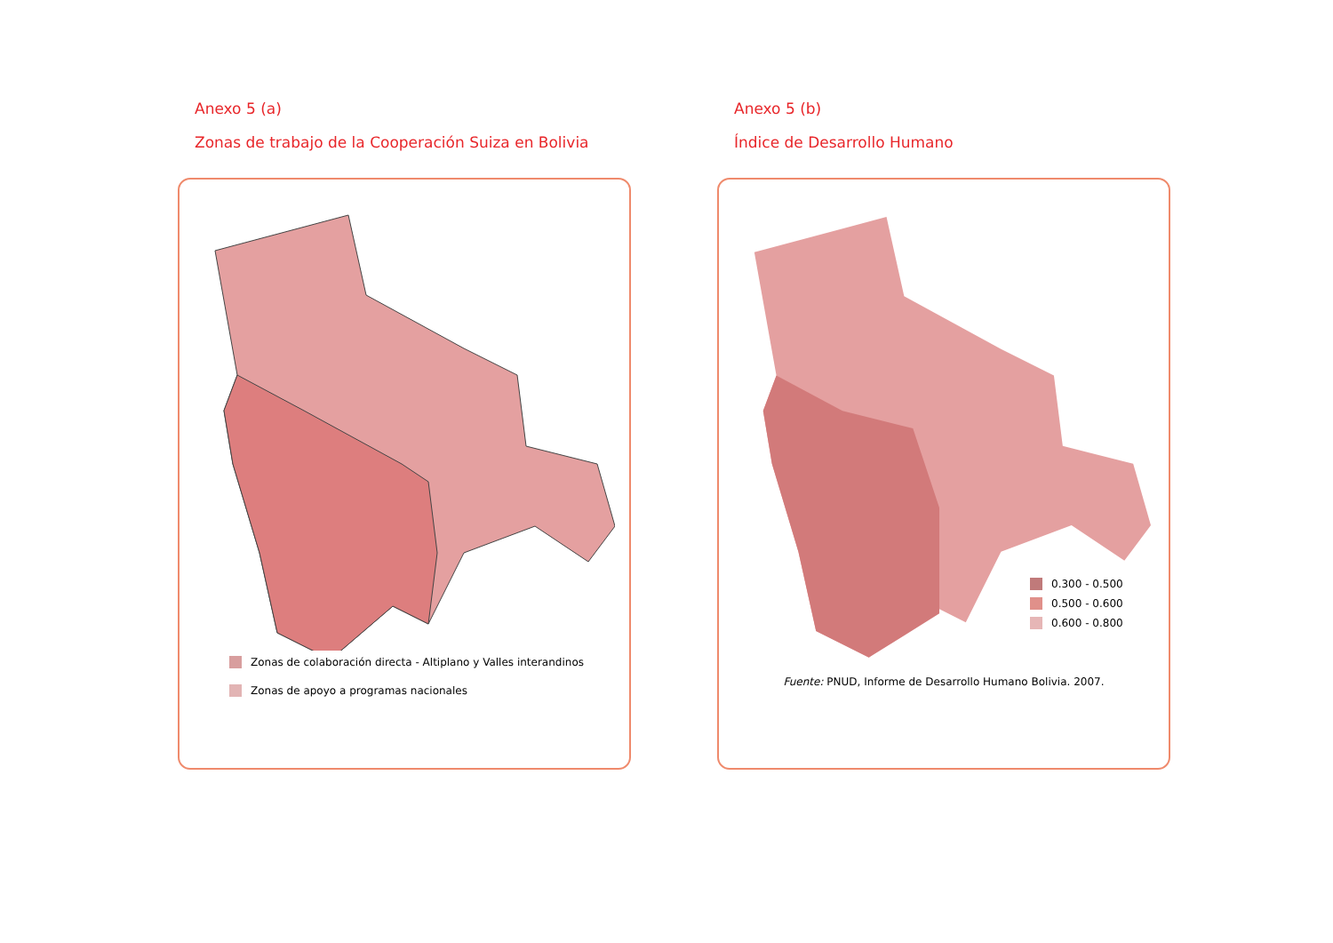Anexo 5 (a)
Zonas de trabajo de la Cooperación Suiza en Bolivia
Zonas de colaboración directa - Altiplano y Valles interandinos
Zonas de apoyo a programas nacionales
Anexo 5 (b)
Índice de Desarrollo Humano
0.300 - 0.500
0.500 - 0.600
0.600 - 0.800
Fuente: PNUD, Informe de Desarrollo Humano Bolivia. 2007.